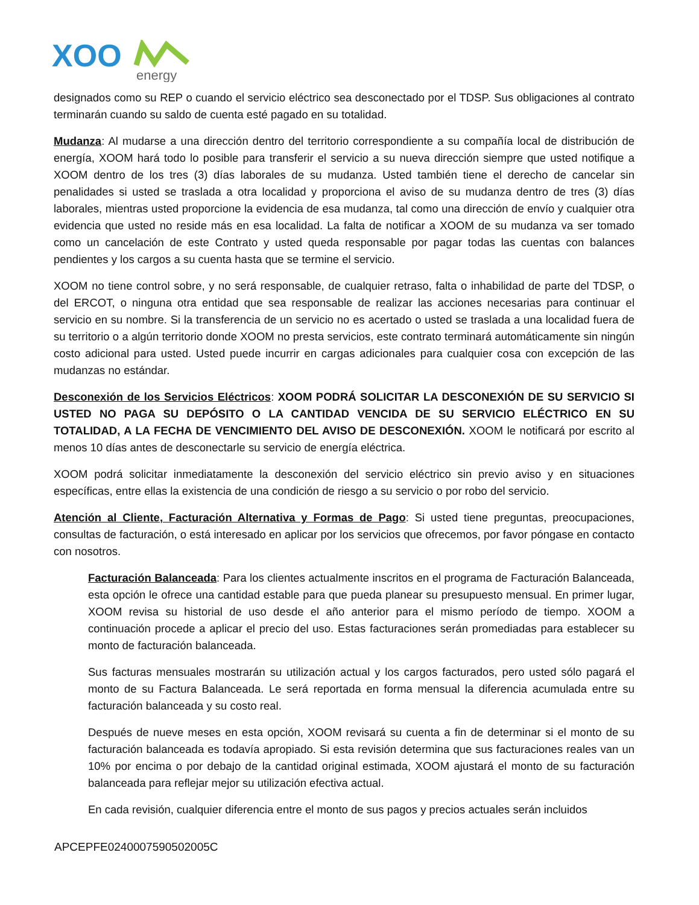XOO
energy
designados como su REP o cuando el servicio eléctrico sea desconectado por el TDSP. Sus obligaciones al contrato terminarán cuando su saldo de cuenta esté pagado en su totalidad.
Mudanza: Al mudarse a una dirección dentro del territorio correspondiente a su compañía local de distribución de energía, XOOM hará todo lo posible para transferir el servicio a su nueva dirección siempre que usted notifique a XOOM dentro de los tres (3) días laborales de su mudanza. Usted también tiene el derecho de cancelar sin penalidades si usted se traslada a otra localidad y proporciona el aviso de su mudanza dentro de tres (3) días laborales, mientras usted proporcione la evidencia de esa mudanza, tal como una dirección de envío y cualquier otra evidencia que usted no reside más en esa localidad. La falta de notificar a XOOM de su mudanza va ser tomado como un cancelación de este Contrato y usted queda responsable por pagar todas las cuentas con balances pendientes y los cargos a su cuenta hasta que se termine el servicio.
XOOM no tiene control sobre, y no será responsable, de cualquier retraso, falta o inhabilidad de parte del TDSP, o del ERCOT, o ninguna otra entidad que sea responsable de realizar las acciones necesarias para continuar el servicio en su nombre. Si la transferencia de un servicio no es acertado o usted se traslada a una localidad fuera de su territorio o a algún territorio donde XOOM no presta servicios, este contrato terminará automáticamente sin ningún costo adicional para usted. Usted puede incurrir en cargas adicionales para cualquier cosa con excepción de las mudanzas no estándar.
Desconexión de los Servicios Eléctricos: XOOM PODRÁ SOLICITAR LA DESCONEXIÓN DE SU SERVICIO SI USTED NO PAGA SU DEPÓSITO O LA CANTIDAD VENCIDA DE SU SERVICIO ELÉCTRICO EN SU TOTALIDAD, A LA FECHA DE VENCIMIENTO DEL AVISO DE DESCONEXIÓN. XOOM le notificará por escrito al menos 10 días antes de desconectarle su servicio de energía eléctrica.
XOOM podrá solicitar inmediatamente la desconexión del servicio eléctrico sin previo aviso y en situaciones específicas, entre ellas la existencia de una condición de riesgo a su servicio o por robo del servicio.
Atención al Cliente, Facturación Alternativa y Formas de Pago: Si usted tiene preguntas, preocupaciones, consultas de facturación, o está interesado en aplicar por los servicios que ofrecemos, por favor póngase en contacto con nosotros.
Facturación Balanceada: Para los clientes actualmente inscritos en el programa de Facturación Balanceada, esta opción le ofrece una cantidad estable para que pueda planear su presupuesto mensual. En primer lugar, XOOM revisa su historial de uso desde el año anterior para el mismo período de tiempo. XOOM a continuación procede a aplicar el precio del uso. Estas facturaciones serán promediadas para establecer su monto de facturación balanceada.
Sus facturas mensuales mostrarán su utilización actual y los cargos facturados, pero usted sólo pagará el monto de su Factura Balanceada. Le será reportada en forma mensual la diferencia acumulada entre su facturación balanceada y su costo real.
Después de nueve meses en esta opción, XOOM revisará su cuenta a fin de determinar si el monto de su facturación balanceada es todavía apropiado. Si esta revisión determina que sus facturaciones reales van un 10% por encima o por debajo de la cantidad original estimada, XOOM ajustará el monto de su facturación balanceada para reflejar mejor su utilización efectiva actual.
En cada revisión, cualquier diferencia entre el monto de sus pagos y precios actuales serán incluidos
APCEPFE0240007590502005C